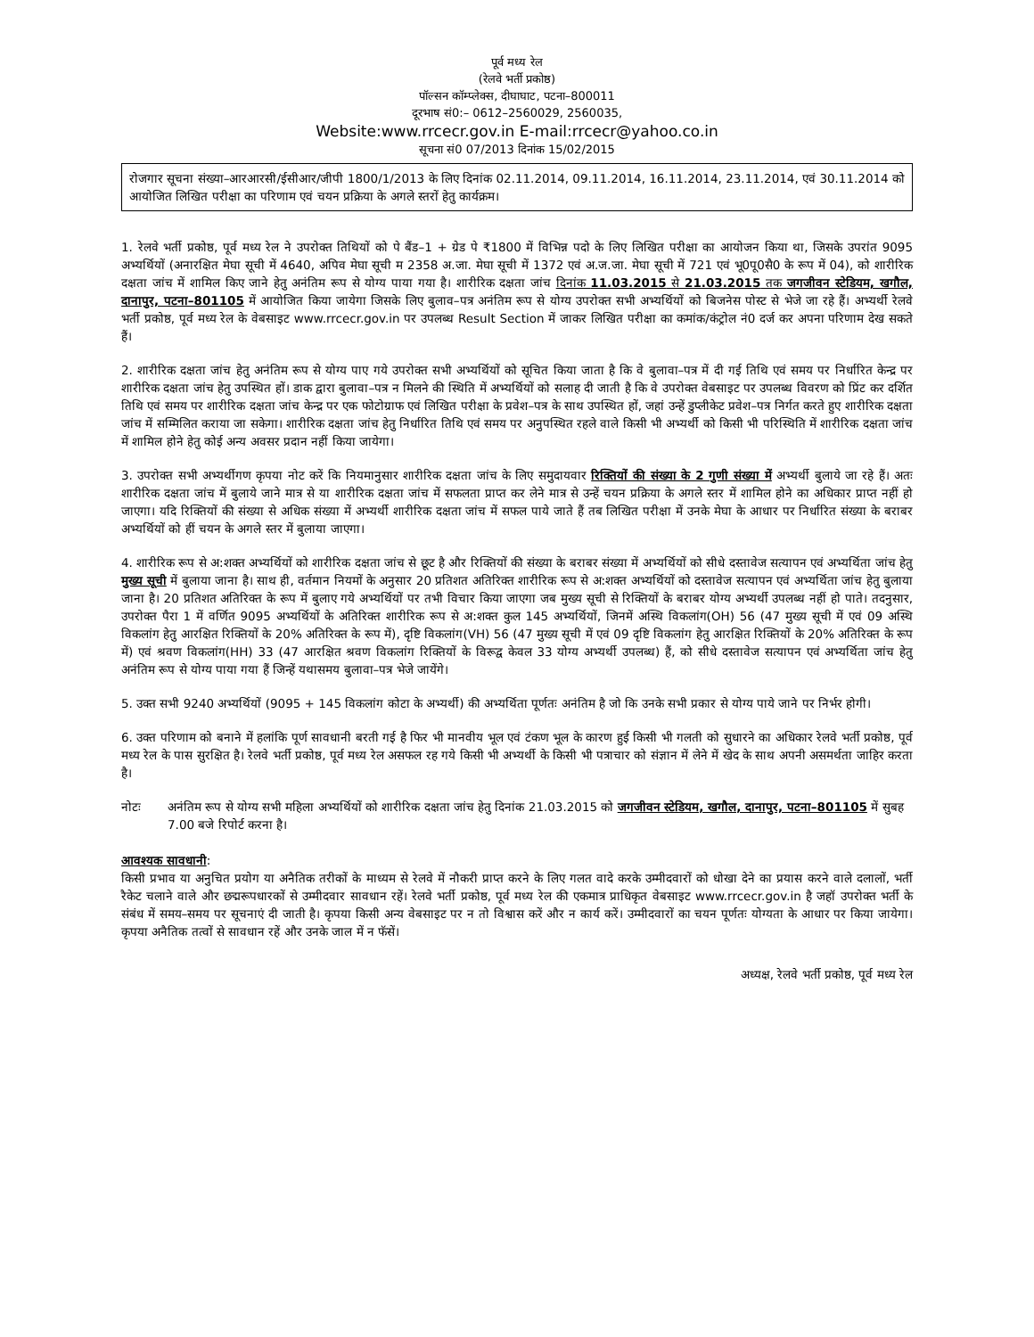पूर्व मध्य रेल
(रेलवे भर्ती प्रकोष्ठ)
पॉल्सन कॉम्प्लेक्स, दीघाघाट, पटना–800011
दूरभाष सं0:– 0612–2560029, 2560035,
Website:www.rrcecr.gov.in E-mail:rrcecr@yahoo.co.in
सूचना सं0 07/2013 दिनांक 15/02/2015
रोजगार सूचना संख्या–आरआरसी/ईसीआर/जीपी 1800/1/2013 के लिए दिनांक 02.11.2014, 09.11.2014, 16.11.2014, 23.11.2014, एवं 30.11.2014 को आयोजित लिखित परीक्षा का परिणाम एवं चयन प्रक्रिया के अगले स्तरों हेतु कार्यक्रम।
1. रेलवे भर्ती प्रकोष्ठ, पूर्व मध्य रेल ने उपरोक्त तिथियों को पे बैंड–1 + ग्रेड पे ₹1800 में विभिन्न पदो के लिए लिखित परीक्षा का आयोजन किया था, जिसके उपरांत 9095 अभ्यर्थियों (अनारक्षित मेघा सूची में 4640, अपिव मेघा सूची म 2358 अ.जा. मेघा सूची में 1372 एवं अ.ज.जा. मेघा सूची में 721 एवं भू0पू0सै0 के रूप में 04), को शारीरिक दक्षता जांच में शामिल किए जाने हेतु अनंतिम रूप से योग्य पाया गया है। शारीरिक दक्षता जांच दिनांक 11.03.2015 से 21.03.2015 तक जगजीवन स्टेडियम, खगौल, दानापुर, पटना–801105 में आयोजित किया जायेगा जिसके लिए बुलाव–पत्र अनंतिम रूप से योग्य उपरोक्त सभी अभ्यर्थियों को बिजनेस पोस्ट से भेजे जा रहे हैं। अभ्यर्थी रेलवे भर्ती प्रकोष्ठ, पूर्व मध्य रेल के वेबसाइट www.rrcecr.gov.in पर उपलब्ध Result Section में जाकर लिखित परीक्षा का कमांक/कंट्रोल नं0 दर्ज कर अपना परिणाम देख सकते हैं।
2. शारीरिक दक्षता जांच हेतु अनंतिम रूप से योग्य पाए गये उपरोक्त सभी अभ्यर्थियों को सूचित किया जाता है कि वे बुलावा–पत्र में दी गई तिथि एवं समय पर निर्धारित केन्द्र पर शारीरिक दक्षता जांच हेतु उपस्थित हों। डाक द्वारा बुलावा–पत्र न मिलने की स्थिति में अभ्यर्थियों को सलाह दी जाती है कि वे उपरोक्त वेबसाइट पर उपलब्ध विवरण को प्रिंट कर दर्शित तिथि एवं समय पर शारीरिक दक्षता जांच केन्द्र पर एक फोटोग्राफ एवं लिखित परीक्षा के प्रवेश–पत्र के साथ उपस्थित हों, जहां उन्हें डुप्लीकेट प्रवेश–पत्र निर्गत करते हुए शारीरिक दक्षता जांच में सम्मिलित कराया जा सकेगा। शारीरिक दक्षता जांच हेतु निर्धारित तिथि एवं समय पर अनुपस्थित रहले वाले किसी भी अभ्यर्थी को किसी भी परिस्थिति में शारीरिक दक्षता जांच में शामिल होने हेतु कोई अन्य अवसर प्रदान नहीं किया जायेगा।
3. उपरोक्त सभी अभ्यर्थीगण कृपया नोट करें कि नियमानुसार शारीरिक दक्षता जांच के लिए समुदायवार रिक्तियों की संख्या के 2 गुणी संख्या में अभ्यर्थी बुलाये जा रहे हैं। अतः शारीरिक दक्षता जांच में बुलाये जाने मात्र से या शारीरिक दक्षता जांच में सफलता प्राप्त कर लेने मात्र से उन्हें चयन प्रक्रिया के अगले स्तर में शामिल होने का अधिकार प्राप्त नहीं हो जाएगा। यदि रिक्तियों की संख्या से अधिक संख्या में अभ्यर्थी शारीरिक दक्षता जांच में सफल पाये जाते हैं तब लिखित परीक्षा में उनके मेघा के आधार पर निर्धारित संख्या के बराबर अभ्यर्थियों को हीं चयन के अगले स्तर में बुलाया जाएगा।
4. शारीरिक रूप से अ:शक्त अभ्यर्थियों को शारीरिक दक्षता जांच से छूट है और रिक्तियों की संख्या के बराबर संख्या में अभ्यर्थियों को सीधे दस्तावेज सत्यापन एवं अभ्यर्थिता जांच हेतु मुख्य सूची में बुलाया जाना है। साथ ही, वर्तमान नियमों के अनुसार 20 प्रतिशत अतिरिक्त शारीरिक रूप से अ:शक्त अभ्यर्थियों को दस्तावेज सत्यापन एवं अभ्यर्थिता जांच हेतु बुलाया जाना है। 20 प्रतिशत अतिरिक्त के रूप में बुलाए गये अभ्यर्थियों पर तभी विचार किया जाएगा जब मुख्य सूची से रिक्तियों के बराबर योग्य अभ्यर्थी उपलब्ध नहीं हो पाते। तदनुसार, उपरोक्त पैरा 1 में वर्णित 9095 अभ्यर्थियों के अतिरिक्त शारीरिक रूप से अ:शक्त कुल 145 अभ्यर्थियों, जिनमें अस्थि विकलांग(OH) 56 (47 मुख्य सूची में एवं 09 अस्थि विकलांग हेतु आरक्षित रिक्तियों के 20% अतिरिक्त के रूप में), दृष्टि विकलांग(VH) 56 (47 मुख्य सूची में एवं 09 दृष्टि विकलांग हेतु आरक्षित रिक्तियों के 20% अतिरिक्त के रूप में) एवं श्रवण विकलांग(HH) 33 (47 आरक्षित श्रवण विकलांग रिक्तियों के विरूद्व केवल 33 योग्य अभ्यर्थी उपलब्ध) हैं, को सीधे दस्तावेज सत्यापन एवं अभ्यर्थिता जांच हेतु अनंतिम रूप से योग्य पाया गया हैं जिन्हें यथासमय बुलावा–पत्र भेजे जायेंगे।
5. उक्त सभी 9240 अभ्यर्थियों (9095 + 145 विकलांग कोटा के अभ्यर्थी) की अभ्यर्थिता पूर्णतः अनंतिम है जो कि उनके सभी प्रकार से योग्य पाये जाने पर निर्भर होगी।
6. उक्त परिणाम को बनाने में हलांकि पूर्ण सावधानी बरती गई है फिर भी मानवीय भूल एवं टंकण भूल के कारण हुई किसी भी गलती को सुधारने का अधिकार रेलवे भर्ती प्रकोष्ठ, पूर्व मध्य रेल के पास सुरक्षित है। रेलवे भर्ती प्रकोष्ठ, पूर्व मध्य रेल असफल रह गये किसी भी अभ्यर्थी के किसी भी पत्राचार को संज्ञान में लेने में खेद के साथ अपनी असमर्थता जाहिर करता है।
नोटः अनंतिम रूप से योग्य सभी महिला अभ्यर्थियों को शारीरिक दक्षता जांच हेतु दिनांक 21.03.2015 को जगजीवन स्टेडियम, खगौल, दानापुर, पटना–801105 में सुबह 7.00 बजे रिपोर्ट करना है।
आवश्यक सावधानी:
किसी प्रभाव या अनुचित प्रयोग या अनैतिक तरीकों के माध्यम से रेलवे में नौकरी प्राप्त करने के लिए गलत वादे करके उम्मीदवारों को धोखा देने का प्रयास करने वाले दलालों, भर्ती रैकेट चलाने वाले और छद्मरूपधारकों से उम्मीदवार सावधान रहें। रेलवे भर्ती प्रकोष्ठ, पूर्व मध्य रेल की एकमात्र प्राधिकृत वेबसाइट www.rrcecr.gov.in है जहॉ उपरोक्त भर्ती के संबंध में समय–समय पर सूचनाएं दी जाती है। कृपया किसी अन्य वेबसाइट पर न तो विश्वास करें और न कार्य करें। उम्मीदवारों का चयन पूर्णतः योग्यता के आधार पर किया जायेगा। कृपया अनैतिक तत्वों से सावधान रहें और उनके जाल में न फॅसें।
अध्यक्ष, रेलवे भर्ती प्रकोष्ठ, पूर्व मध्य रेल